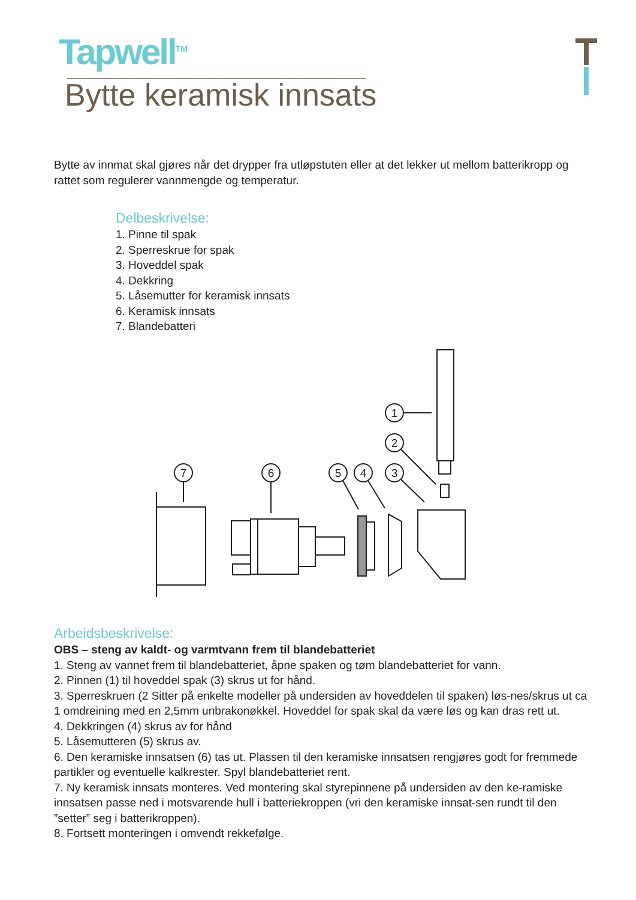Tapwell<sup>TM</sup>
Bytte keramisk innsats
Bytte av innmat skal gjøres når det drypper fra utløpstuten eller at det lekker ut mellom batterikropp og rattet som regulerer vannmengde og temperatur.
Delbeskrivelse:
1. Pinne til spak
2. Sperreskrue for spak
3. Hoveddel spak
4. Dekkring
5. Låsemutter for keramisk innsats
6. Keramisk innsats
7. Blandebatteri
1
2
3
4
5
6
7
Arbeidsbeskrivelse:
OBS – steng av kaldt- og varmtvann frem til blandebatteriet
1. Steng av vannet frem til blandebatteriet, åpne spaken og tøm blandebatteriet for vann.
2. Pinnen (1) til hoveddel spak (3) skrus ut for hånd.
3. Sperreskruen (2 Sitter på enkelte modeller på undersiden av hoveddelen til spaken) løs-nes/skrus ut ca 1 omdreining med en 2,5mm unbrakonøkkel. Hoveddel for spak skal da være løs og kan dras rett ut.
4. Dekkringen (4) skrus av for hånd
5. Låsemutteren (5) skrus av.
6. Den keramiske innsatsen (6) tas ut. Plassen til den keramiske innsatsen rengjøres godt for fremmede partikler og eventuelle kalkrester. Spyl blandebatteriet rent.
7. Ny keramisk innsats monteres. Ved montering skal styrepinnene på undersiden av den ke-ramiske innsatsen passe ned i motsvarende hull i batteriekroppen (vri den keramiske innsat-sen rundt til den ”setter” seg i batterikroppen).
8. Fortsett monteringen i omvendt rekkefølge.